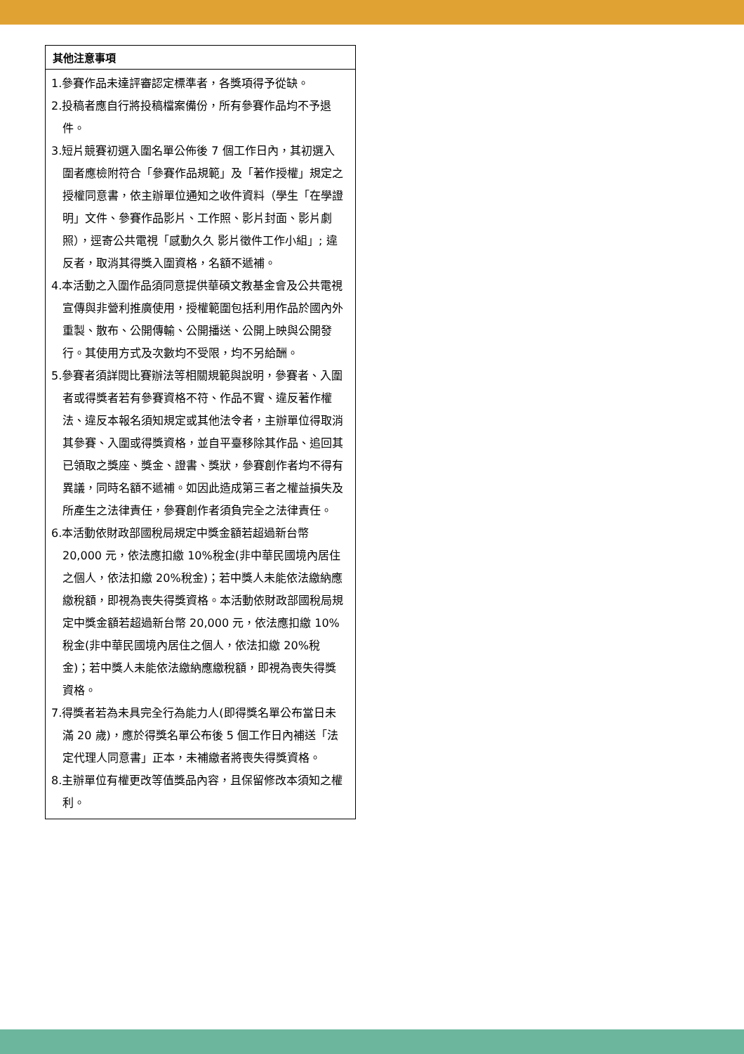| 其他注意事項 |
| --- |
| 1.參賽作品未達評審認定標準者，各獎項得予從缺。 2.投稿者應自行將投稿檔案備份，所有參賽作品均不予退件。 3.短片競賽初選入圍名單公佈後 7 個工作日內，其初選入圍者應檢附符合「參賽作品規範」及「著作授權」規定之授權同意書，依主辦單位通知之收件資料（學生「在學證明」文件、參賽作品影片、工作照、影片封面、影片劇照），逕寄公共電視「感動久久 影片徵件工作小組」; 違反者，取消其得獎入圍資格，名額不遞補。 4.本活動之入圍作品須同意提供華碩文教基金會及公共電視宣傳與非營利推廣使用，授權範圍包括利用作品於國內外重製、散布、公開傳輸、公開播送、公開上映與公開發行。其使用方式及次數均不受限，均不另給酬。 5.參賽者須詳閱比賽辦法等相關規範與說明，參賽者、入圍者或得獎者若有參賽資格不符、作品不實、違反著作權法、違反本報名須知規定或其他法令者，主辦單位得取消其參賽、入圍或得獎資格，並自平臺移除其作品、追回其已領取之獎座、獎金、證書、獎狀，參賽創作者均不得有異議，同時名額不遞補。如因此造成第三者之權益損失及所產生之法律責任，參賽創作者須負完全之法律責任。 6.本活動依財政部國稅局規定中獎金額若超過新台幣 20,000 元，依法應扣繳 10%稅金(非中華民國境內居住之個人，依法扣繳 20%稅金)；若中獎人未能依法繳納應繳稅額，即視為喪失得獎資格。本活動依財政部國稅局規定中獎金額若超過新台幣 20,000 元，依法應扣繳 10%稅金(非中華民國境內居住之個人，依法扣繳 20%稅金)；若中獎人未能依法繳納應繳稅額，即視為喪失得獎資格。 7.得獎者若為未具完全行為能力人(即得獎名單公布當日未滿 20 歲)，應於得獎名單公布後 5 個工作日內補送「法定代理人同意書」正本，未補繳者將喪失得獎資格。 8.主辦單位有權更改等值獎品內容，且保留修改本須知之權利。 |